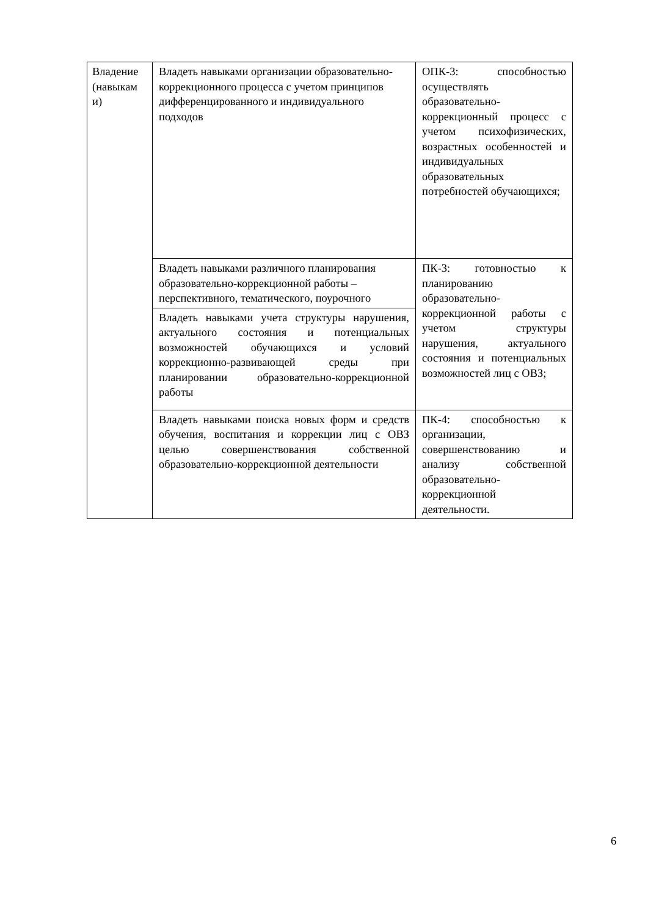| Владение (навыкам и) | Владеть навыками организации образовательно-коррекционного процесса с учетом принципов дифференцированного и индивидуального подходов | ОПК-3: способностью осуществлять образовательно-коррекционный процесс с учетом психофизических, возрастных особенностей и индивидуальных образовательных потребностей обучающихся; |
| | Владеть навыками различного планирования образовательно-коррекционной работы – перспективного, тематического, поурочного | ПК-3: готовностью к планированию образовательно-коррекционной работы с учетом структуры нарушения, актуального состояния и потенциальных возможностей лиц с ОВЗ; |
| | Владеть навыками учета структуры нарушения, актуального состояния и потенциальных возможностей обучающихся и условий коррекционно-развивающей среды при планировании образовательно-коррекционной работы | |
| | Владеть навыками поиска новых форм и средств обучения, воспитания и коррекции лиц с ОВЗ целью совершенствования собственной образовательно-коррекционной деятельности | ПК-4: способностью к организации, совершенствованию и анализу собственной образовательно-коррекционной деятельности. |
6